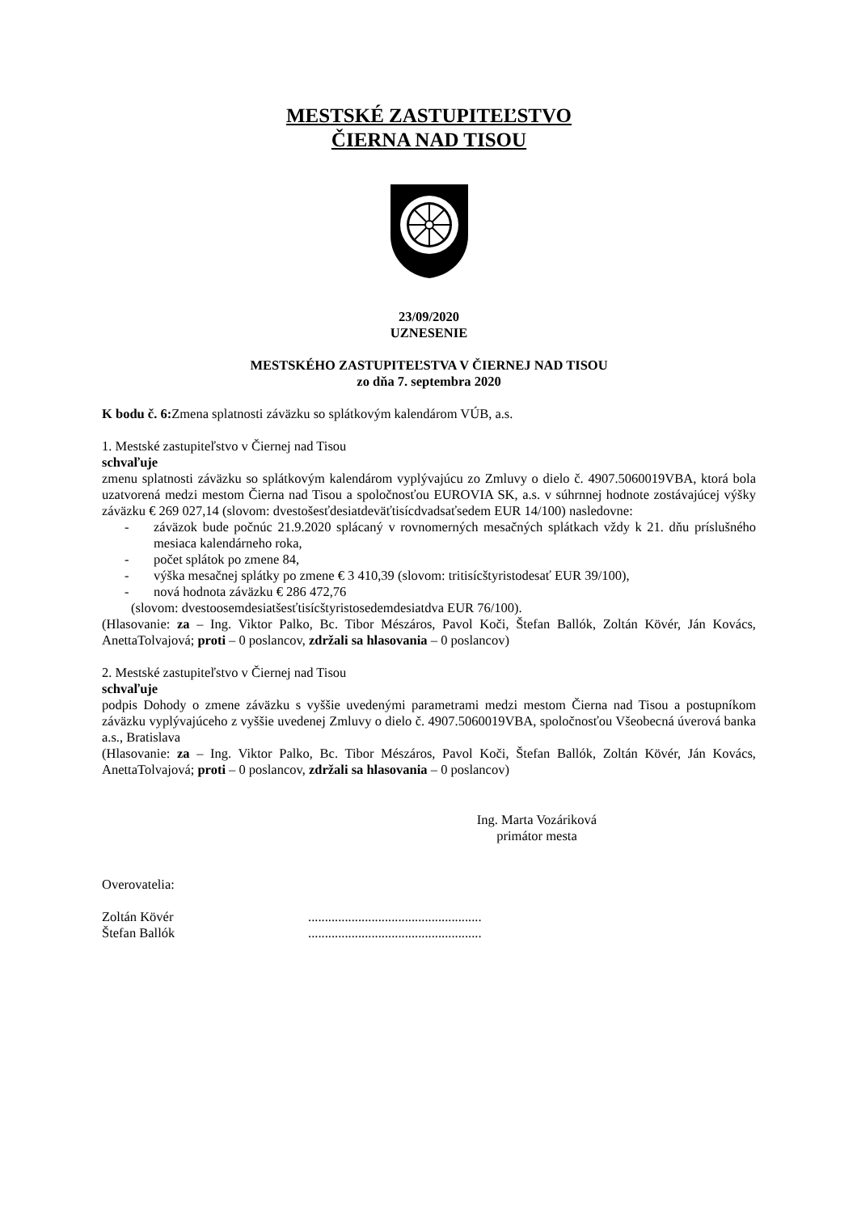MESTSKÉ ZASTUPITEĽSTVO
ČIERNA NAD TISOU
23/09/2020
UZNESENIE
MESTSKÉHO ZASTUPITEĽSTVA V ČIERNEJ NAD TISOU
zo dňa 7. septembra 2020
K bodu č. 6: Zmena splatnosti záväzku so splátkovým kalendárom VÚB, a.s.
1. Mestské zastupiteľstvo v Čiernej nad Tisou
schvaľuje
zmenu splatnosti záväzku so splátkovým kalendárom vyplývajúcu zo Zmluvy o dielo č. 4907.5060019VBA, ktorá bola uzatvorená medzi mestom Čierna nad Tisou a spoločnosťou EUROVIA SK, a.s. v súhrnnej hodnote zostávajúcej výšky záväzku € 269 027,14 (slovom: dvestošesťdesiatdeväťtisícdvadsaťsedem EUR 14/100) nasledovne:
- záväzok bude počnúc 21.9.2020 splácaný v rovnomerných mesačných splátkach vždy k 21. dňu príslušného mesiaca kalendárneho roka,
- počet splátok po zmene 84,
- výška mesačnej splátky po zmene € 3 410,39 (slovom: tritisícštyristodesať EUR 39/100),
- nová hodnota záväzku € 286 472,76
(slovom: dvestoosemdesiatšesťtisícštyristosedemdesiatdva EUR 76/100).
(Hlasovanie: za – Ing. Viktor Palko, Bc. Tibor Mészáros, Pavol Koči, Štefan Ballók, Zoltán Kövér, Ján Kovács, AnettaTolvajová; proti – 0 poslancov, zdržali sa hlasovania – 0 poslancov)
2. Mestské zastupiteľstvo v Čiernej nad Tisou
schvaľuje
podpis Dohody o zmene záväzku s vyššie uvedenými parametrami medzi mestom Čierna nad Tisou a postupníkom záväzku vyplývajúceho z vyššie uvedenej Zmluvy o dielo č. 4907.5060019VBA, spoločnosťou Všeobecná úverová banka a.s., Bratislava
(Hlasovanie: za – Ing. Viktor Palko, Bc. Tibor Mészáros, Pavol Koči, Štefan Ballók, Zoltán Kövér, Ján Kovács, AnettaTolvajová; proti – 0 poslancov, zdržali sa hlasovania – 0 poslancov)
Ing. Marta Vozáriková
primátor mesta
Overovatelia:
| Zoltán Kövér | .................................................... |
| Štefan Ballók | .................................................... |